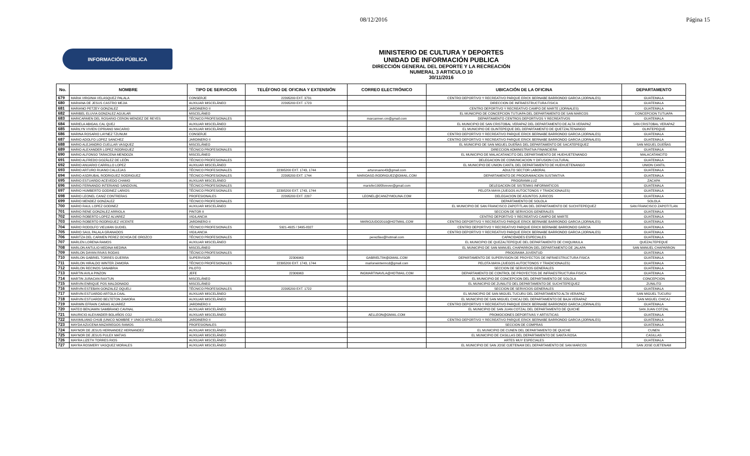08/12/2016 Página 15
INFORMACIÓN PÚBLICA
MINISTERIO DE CULTURA Y DEPORTES
UNIDAD DE INFORMACIÓN PUBLICA
DIRECCIÓN GENERAL DEL DEPORTE Y LA RECREACIÓN
NUMERAL 3 ARTICULO 10
30/11/2016
| No. | NOMBRE | TIPO DE SERVICIOS | TELÉFONO DE OFICINA Y EXTENSIÓN | CORREO ELECTRÓNICO | UBICACIÓN DE LA OFICINA | DEPARTAMENTO |
| --- | --- | --- | --- | --- | --- | --- |
| 679 | MARIA VIRGINIA VELASQUEZ PALALA | CONSERJE | 22395200 EXT. 3731 | | CENTRO DEPORTIVO Y RECREATIVO PARQUE ERICK BERNABE BARRONDO GARCIA (JORNALES) | GUATEMALA |
| 680 | MARIANA DE JESUS CASTRO MEJIA | AUXILIAR MISCELÁNEO | 22395200 EXT. 1723 | | DIRECCION DE INFRAESTRUCTURA FISICA | GUATEMALA |
| 681 | MARIANO PETZEY GONZALEZ | JARDINERO II | | | CENTRO DEPORTIVO Y RECREATIVO CAMPO DE MARTE (JORNALES) | GUATEMALA |
| 682 | MARIBEL ELUVIA GONZALEZ AGUILAR | MISCELÁNEO | | | EL MUNICIPIO DE CONCEPCION TUTUAPA DEL DEPARTAMENTO DE SAN MARCOS | CONCEPCION TUTUAPA |
| 683 | MARICARMEN DEL ROSARIO CERON MENDEZ DE REYES | TÉCNICO PROFESIONALES | | marcarmen.cm@gmail.com | DEPARTAMENTO CENTROS DEPORTIVOS Y RECREATIVOS | GUATEMALA |
| 684 | MARIELA ABIGAIL CAL QUEJ | AUXILIAR MISCELÁNEO | | | EL MUNICIPIO DE SAN CRISTOBAL VERAPAZ DEL DEPARTAMENTO DE ALTA VERAPAZ | SAN CRISTOBAL VERAPAZ |
| 685 | MARILYN VIVIEN CIPRIANO MACARIO | AUXILIAR MISCELÁNEO | | | EL MUNICIPIO DE OLINTEPEQUE DEL DEPARTAMENTO DE QUETZALTENANGO | OLINTEPEQUE |
| 686 | MARINA ROSARIO LAYNEZ TZUNUM | CONSERJE | | | CENTRO DEPORTIVO Y RECREATIVO PARQUE ERICK BERNABE BARRONDO GARCIA (JORNALES) | GUATEMALA |
| 687 | MARIO ADOLFO LOPEZ SANCHEZ | JARDINERO II | | | CENTRO DEPORTIVO Y RECREATIVO PARQUE ERICK BERNABE BARRONDO GARCIA (JORNALES) | GUATEMALA |
| 688 | MARIO ALEJANDRO CUELLAR VASQUEZ | MISCELÁNEO | | | EL MUNICIPIO DE SAN MIGUEL DUEÑAS DEL DEPARTAMENTO DE SACATEPEQUEZ | SAN MIGUEL DUEÑAS |
| 689 | MARIO ALEXANDER LOPEZ RODRIGUEZ | TÉCNICO PROFESIONALES | | | DIRECCION ADMINISTRATIVA FINANCIERA | GUATEMALA |
| 690 | MARIO ALFONSO TARACENA MENDOZA | MISCELÁNEO | | | EL MUNICIPIO DE MALACATANCITO DEL DEPARTAMENTO DE HUEHUETENANGO | MALACATANCITO |
| 691 | MARIO ALFREDO GOZÁLEZ DE LEÓN | TÉCNICO PROFESIONALES | | | DELEGACION DE COMUNICACION Y DIFUSION CULTURAL | GUATEMALA |
| 692 | MARIO ANUARIO CARRILLO LOPEZ | AUXILIAR MISCELÁNEO | | | EL MUNICIPIO DE UNION CANTIL DEL DEPARTAMENTO DE HUEHUETENANGO | UNION CANTIL |
| 693 | MARIO ARTURO RUANO CALLEJAS | TÉCNICO PROFESIONALES | 22395200 EXT. 1743, 1744 | arturoruano43@gmail.com | ADULTO SECTOR LABORAL | GUATEMALA |
| 694 | MARIO ASDRUBAL RODRIGUEZ RODRIGUEZ | TÉCNICO PROFESIONALES | 22395200 EXT. 1744 | MARIOASD.RODRIGUEZ@GMAIL.COM | DEPARTAMENTO DE PROGRAMACION SUSTANTIVA | GUATEMALA |
| 695 | MARIO ESTUARDO ACEVEDO CHAMO | AUXILIAR MISCELÁNEO | | | PROGRAMA LUZ | ZACAPA |
| 696 | MARIO FERNANDO INTERIANO SANDOVAL | TÉCNICO PROFESIONALES | | mariofer1995forever@gmail.com | DELEGACION DE SISTEMAS INFORMATICOS | GUATEMALA |
| 697 | MARIO HUMBERTO GODINEZ LARIOS | TÉCNICO PROFESIONALES | 22395200 EXT. 1743, 1744 | | PELOTA MAYA (JUEGOS AUTOCTONOS Y TRADICIONALES) | GUATEMALA |
| 698 | MARIO LEONEL CANIZ CONTRERAS | PROFESIONALES | 22395200 EXT. 2207 | LEONEL@CANIZYMOLINA.COM | DELEGACION DE ASUNTOS JURICOS | GUATEMALA |
| 699 | MARIO MENDEZ GONZALEZ | TÉCNICO PROFESIONALES | | | DEPARTAMENTO DE SOLOLA | SOLOLA |
| 700 | MARIO RAUL LOPEZ GODINEZ | AUXILIAR MISCELÁNEO | | | EL MUNICIPIO DE SAN FRANCISCO ZAPOTITLAN DEL DEPARTAMENTO DE SUCHITEPEQUEZ | SAN FRANCISCO ZAPOTITLAN |
| 701 | MARIO RENE GONZALEZ ARRIOLA | PINTOR II | | | SECCION DE SERVICIOS GENERALES | GUATEMALA |
| 702 | MARIO ROBERTO LOPEZ ALVAREZ | VIGILANCIA | | | CENTRO DEPORTIVO Y RECREATIVO CAMPO DE MARTE | GUATEMALA |
| 703 | MARIO ROBERTO RODRIGUEZ VICENTE | JARDINERO II | | MARIOJUDO2010@HOTMAIL.COM | CENTRO DEPORTIVO Y RECREATIVO PARQUE ERICK BERNABE BARRONDO GARCIA (JORNALES) | GUATEMALA |
| 704 | MARIO RODOLFO VIELMAN GUDIEL | TÉCNICO PROFESIONALES | 5921-4925 / 3495-8327 | | CENTRO DEPORTIVO Y RECREATIVO PARQUE ERICK BERNABE BARRONDO GARCIA | GUATEMALA |
| 705 | MARIO SAUL PALALA GRANADOS | VIGILANCIA | | | CENTRO DEPORTIVO Y RECREATIVO PARQUE ERICK BERNABE BARRONDO GARCIA (JORNALES) | GUATEMALA |
| 706 | MARITZA DEL CARMEN PEREZ OCHOA DE OROZCO | TÉCNICO PROFESIONALES | | perez8ao@hotmail.com | CAPACIDADES ESPECIALES | GUATEMALA |
| 707 | MARLEN LORENA RAMOS | AUXILIAR MISCELÁNEO | | | EL MUNICIPIO DE QUEZALTEPEQUE DEL DEPARTAMENTO DE CHIQUIMULA | QUEZALTEPEQUE |
| 708 | MARLON ANTULIO MEDINA MEDINA | MISCELÁNEO | | | EL MUNICIPIO DE SAN MANUEL CHAPARRON DEL DEPARTAMENTO DE JALAPA | SAN MANUEL CHAPARRON |
| 709 | MARLON DAYAN RIVAS RODAS | TÉCNICO PROFESIONALES | | | PROGRAMA JUVENTUD | GUATEMALA |
| 710 | MARLON GABRIEL TORRES GUERRA | SUPERVISOR | 22306963 | GABRIELT84@GMAIL.COM | DEPARTAMENTO DE SUPERVISION DE PROYECTOS DE INFRAESTRUCTURA FISICA | GUATEMALA |
| 711 | MARLON HIRALDO WINTER ZAMORA | TÉCNICO PROFESIONALES | 22395200 EXT. 1743, 1744 | marlonwintermcd@gmail.com | PELOTA MAYA (JUEGOS AUTOCTONOS Y TRADICIONALES) | GUATEMALA |
| 712 | MARLON RECINOS SANABRIA | PILOTO | | | SECCION DE SERVICIOS GENERALES | GUATEMALA |
| 713 | MARTIN AVILA PINZON | JEFE | 22306963 | INGMARTINAVILA@HOTMAIL.COM | DEPARTAMENTO DE CONTROL DE PROYECTOS DE INFRAESTRUCTURA FISICA | GUATEMALA |
| 714 | MARTIN JURACAN RAXTUN | MISCELÁNEO | | | EL MUNICIPIO DE CONCEPCION DEL DEPARTAMENTO DE SOLOLA | CONCEPCION |
| 715 | MARVIN ENRIQUE POS MALDONADO | MISCELÁNEO | | | EL MUNICIPIO DE ZUNILITO DEL DEPARTAMENTO DE SUCHITEPEQUEZ | ZUNILITO |
| 716 | MARVIN ESTEBAN GONZALEZ OQUELI | TÉCNICO PROFESIONALES | 22395200 EXT. 1722 | | SECCION DE SERVICIOS GENERALES | GUATEMALA |
| 717 | MARVIN ESTUARDO ARTOLA CAAL | AUXILIAR MISCELÁNEO | | | EL MUNICIPIO DE SAN MIGUEL TUCURU DEL DEPARTAMENTO ALTA VERAPAZ | SAN MIGUEL TUCURU |
| 718 | MARVIN ESTUARDO BELTETON ZAMORA | AUXILIAR MISCELÁNEO | | | EL MUNICIPIO DE SAN MIGUEL CHICAJ DEL DEPARTAMENTO DE BAJA VERAPAZ | SAN MIGUEL CHICAJ |
| 719 | MARWIN EFRAIN CARIAS ALVAREZ | JARDINERO II | | | CENTRO DEPORTIVO Y RECREATIVO PARQUE ERICK BERNABE BARRONDO GARCIA (JORNALES) | GUATEMALA |
| 720 | MATEO BENJAMIN SAMBRANO CAVINAL | AUXILIAR MISCELÁNEO | | | EL MUNICIPIO DE SAN JUAN COTZAL DEL DEPARTAMENTO DE QUICHE | SAN JUAN COTZAL |
| 721 | MAURICIO ALEXANDER BOLAÑOS COJ | AUXILIAR MISCELÁNEO | | AELLEON@GMAIL.COM | PROMOCIONES DEPORTIVAS Y ARTISTICAS | GUATEMALA |
| 722 | MAXIMILIANO CHUB (UNICO NOMBRE Y UNICO APELLIDO) | JARDINERO II | | | CENTRO DEPORTIVO Y RECREATIVO PARQUE ERICK BERNABE BARRONDO GARCIA (JORNALES) | GUATEMALA |
| 723 | MAYDA AZUCENA MAZARIEGOS RAMOS | PROFESIONALES | | | SECCION DE COMPRAS | GUATEMALA |
| 724 | MAYNOR DE JESUS HERNANDEZ HERNANDEZ | AUXILIAR MISCELÁNEO | | | EL MUNICIPIO DE CUNEN DEL DEPARTAMENTO DE QUICHE | CUNEN |
| 725 | MAYNOR DE JESUS PULEX MATIAS | AUXILIAR MISCELÁNEO | | | EL MUNICIPIO DE CASILLAS DEL DEPARTAMENTO DE SANTA ROSA | CASILLAS |
| 726 | MAYRA LIZETH TORRES RIOS | AUXILIAR MISCELÁNEO | | | ARTES MUY ESPECIALES | GUATEMALA |
| 727 | MAYRA ROSMERY VASQUEZ MORALES | AUXILIAR MISCELÁNEO | | | EL MUNICIPIO DE SAN JOSE OJETENAM DEL DEPARTAMENTO DE SAN MARCOS | SAN JOSE OJETENAM |